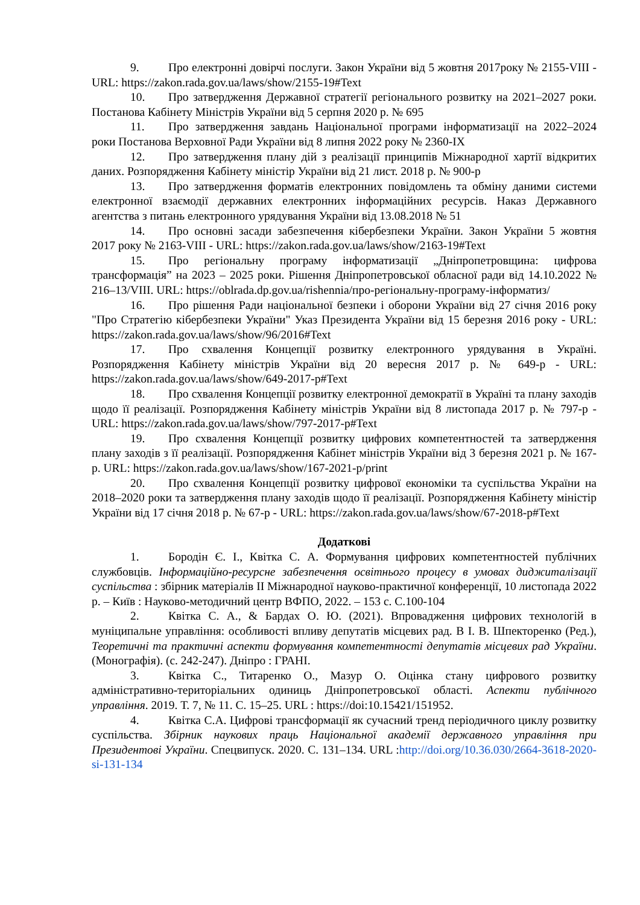9. Про електронні довірчі послуги. Закон України від 5 жовтня 2017року № 2155-VIII - URL: https://zakon.rada.gov.ua/laws/show/2155-19#Text
10. Про затвердження Державної стратегії регіонального розвитку на 2021–2027 роки. Постанова Кабінету Міністрів України від 5 серпня 2020 р. № 695
11. Про затвердження завдань Національної програми інформатизації на 2022–2024 роки Постанова Верховної Ради України від 8 липня 2022 року № 2360-IX
12. Про затвердження плану дій з реалізації принципів Міжнародної хартії відкритих даних. Розпорядження Кабінету міністір України від 21 лист. 2018 р. № 900-р
13. Про затвердження форматів електронних повідомлень та обміну даними системи електронної взаємодії державних електронних інформаційних ресурсів. Наказ Державного агентства з питань електронного урядування України від 13.08.2018 № 51
14. Про основні засади забезпечення кібербезпеки України. Закон України 5 жовтня 2017 року № 2163-VIII - URL: https://zakon.rada.gov.ua/laws/show/2163-19#Text
15. Про регіональну програму інформатизації „Дніпропетровщина: цифрова трансформація” на 2023 – 2025 роки. Рішення Дніпропетровської обласної ради від 14.10.2022 № 216–13/VIII. URL: https://oblrada.dp.gov.ua/rishennia/про-регіональну-програму-інформатиз/
16. Про рішення Ради національної безпеки і оборони України від 27 січня 2016 року "Про Стратегію кібербезпеки України" Указ Президента України від 15 березня 2016 року - URL: https://zakon.rada.gov.ua/laws/show/96/2016#Text
17. Про схвалення Концепції розвитку електронного урядування в Україні. Розпорядження Кабінету міністрів України від 20 вересня 2017 р. № 649-р - URL: https://zakon.rada.gov.ua/laws/show/649-2017-р#Text
18. Про схвалення Концепції розвитку електронної демократії в Україні та плану заходів щодо її реалізації. Розпорядження Кабінету міністрів України від 8 листопада 2017 р. № 797-р - URL: https://zakon.rada.gov.ua/laws/show/797-2017-р#Text
19. Про схвалення Концепції розвитку цифрових компетентностей та затвердження плану заходів з її реалізації. Розпорядження Кабінет міністрів України від 3 березня 2021 р. № 167-р. URL: https://zakon.rada.gov.ua/laws/show/167-2021-р/print
20. Про схвалення Концепції розвитку цифрової економіки та суспільства України на 2018–2020 роки та затвердження плану заходів щодо її реалізації. Розпорядження Кабінету міністір України від 17 січня 2018 р. № 67-р - URL: https://zakon.rada.gov.ua/laws/show/67-2018-р#Text
Додаткові
1. Бородін Є. І., Квітка С. А. Формування цифрових компетентностей публічних службовців. Інформаційно-ресурсне забезпечення освітнього процесу в умовах диджиталізації суспільства : збірник матеріалів ІІ Міжнародної науково-практичної конференції, 10 листопада 2022 р. – Київ : Науково-методичний центр ВФПО, 2022. – 153 с. С.100-104
2. Квітка С. А., & Бардах О. Ю. (2021). Впровадження цифрових технологій в муніципальне управління: особливості впливу депутатів місцевих рад. В І. В. Шпекторенко (Ред.), Теоретичні та практичні аспекти формування компетентності депутатів місцевих рад України. (Монографія). (с. 242-247). Дніпро : ГРАНІ.
3. Квітка С., Титаренко О., Мазур О. Оцінка стану цифрового розвитку адміністративно-територіальних одиниць Дніпропетровської області. Аспекти публічного управління. 2019. Т. 7, № 11. С. 15–25. URL : https://doi:10.15421/151952.
4. Квітка С.А. Цифрові трансформації як сучасний тренд періодичного циклу розвитку суспільства. Збірник наукових праць Національної академії державного управління при Президентові України. Спецвипуск. 2020. С. 131–134. URL :http://doi.org/10.36.030/2664-3618-2020-si-131-134